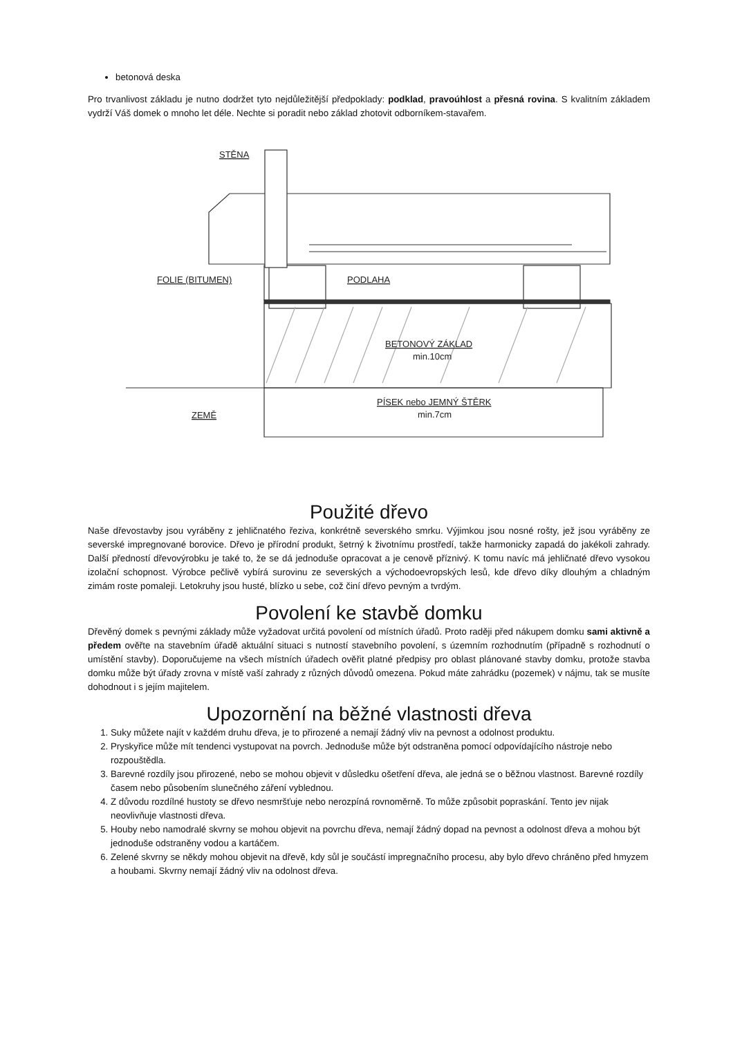betonová deska
Pro trvanlivost základu je nutno dodržet tyto nejdůležitější předpoklady: podklad, pravoúhlost a přesná rovina. S kvalitním základem vydrží Váš domek o mnoho let déle. Nechte si poradit nebo základ zhotovit odborníkem-stavařem.
STĚNA
FOLIE (BITUMEN)
PODLAHA
BETONOVÝ ZÁKLAD
PÍSEK nebo JEMNÝ ŠTĚRK
ZEMĚ
min.10cm
min.7cm
Použité dřevo
Naše dřevostavby jsou vyráběny z jehličnatého řeziva, konkrétně severského smrku. Výjimkou jsou nosné rošty, jež jsou vyráběny ze severské impregnované borovice. Dřevo je přírodní produkt, šetrný k životnímu prostředí, takže harmonicky zapadá do jakékoli zahrady. Další předností dřevovýrobku je také to, že se dá jednoduše opracovat a je cenově příznivý. K tomu navíc má jehličnaté dřevo vysokou izolační schopnost. Výrobce pečlivě vybírá surovinu ze severských a východoevropských lesů, kde dřevo díky dlouhým a chladným zimám roste pomaleji. Letokruhy jsou husté, blízko u sebe, což činí dřevo pevným a tvrdým.
Povolení ke stavbě domku
Dřevěný domek s pevnými základy může vyžadovat určitá povolení od místních úřadů. Proto raději před nákupem domku sami aktivně a předem ověřte na stavebním úřadě aktuální situaci s nutností stavebního povolení, s územním rozhodnutím (případně s rozhodnutí o umístění stavby). Doporučujeme na všech místních úřadech ověřit platné předpisy pro oblast plánované stavby domku, protože stavba domku může být úřady zrovna v místě vaší zahrady z různých důvodů omezena. Pokud máte zahrádku (pozemek) v nájmu, tak se musíte dohodnout i s jejím majitelem.
Upozornění na běžné vlastnosti dřeva
1. Suky můžete najít v každém druhu dřeva, je to přirozené a nemají žádný vliv na pevnost a odolnost produktu.
2. Pryskyřice může mít tendenci vystupovat na povrch. Jednoduše může být odstraněna pomocí odpovídajícího nástroje nebo rozpouštědla.
3. Barevné rozdíly jsou přirozené, nebo se mohou objevit v důsledku ošetření dřeva, ale jedná se o běžnou vlastnost. Barevné rozdíly časem nebo působením slunečného záření vyblednou.
4. Z důvodu rozdílné hustoty se dřevo nesmršťuje nebo nerozpíná rovnoměrně. To může způsobit popraskání. Tento jev nijak neovlivňuje vlastnosti dřeva.
5. Houby nebo namodralé skvrny se mohou objevit na povrchu dřeva, nemají žádný dopad na pevnost a odolnost dřeva a mohou být jednoduše odstraněny vodou a kartáčem.
6. Zelené skvrny se někdy mohou objevit na dřevě, kdy sůl je součástí impregnačního procesu, aby bylo dřevo chráněno před hmyzem a houbami. Skvrny nemají žádný vliv na odolnost dřeva.